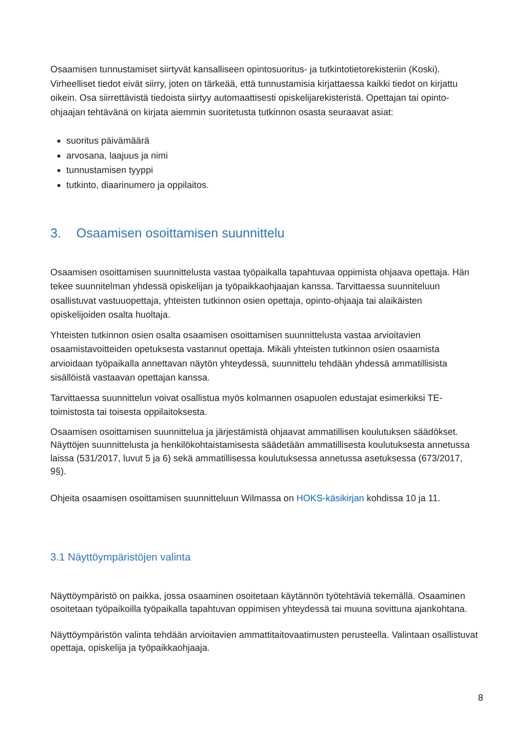Osaamisen tunnustamiset siirtyvät kansalliseen opintosuoritus- ja tutkintotietorekisteriin (Koski). Virheelliset tiedot eivät siirry, joten on tärkeää, että tunnustamisia kirjattaessa kaikki tiedot on kirjattu oikein. Osa siirrettävistä tiedoista siirtyy automaattisesti opiskelijarekisteristä. Opettajan tai opinto-ohjaajan tehtävänä on kirjata aiemmin suoritetusta tutkinnon osasta seuraavat asiat:
suoritus päivämäärä
arvosana, laajuus ja nimi
tunnustamisen tyyppi
tutkinto, diaarinumero ja oppilaitos.
3. Osaamisen osoittamisen suunnittelu
Osaamisen osoittamisen suunnittelusta vastaa työpaikalla tapahtuvaa oppimista ohjaava opettaja. Hän tekee suunnitelman yhdessä opiskelijan ja työpaikkaohjaajan kanssa. Tarvittaessa suunniteluun osallistuvat vastuuopettaja, yhteisten tutkinnon osien opettaja, opinto-ohjaaja tai alaikäisten opiskelijoiden osalta huoltaja.
Yhteisten tutkinnon osien osalta osaamisen osoittamisen suunnittelusta vastaa arvioitavien osaamistavoitteiden opetuksesta vastannut opettaja. Mikäli yhteisten tutkinnon osien osaamista arvioidaan työpaikalla annettavan näytön yhteydessä, suunnittelu tehdään yhdessä ammatillisista sisällöistä vastaavan opettajan kanssa.
Tarvittaessa suunnittelun voivat osallistua myös kolmannen osapuolen edustajat esimerkiksi TE-toimistosta tai toisesta oppilaitoksesta.
Osaamisen osoittamisen suunnittelua ja järjestämistä ohjaavat ammatillisen koulutuksen säädökset. Näyttöjen suunnittelusta ja henkilökohtaistamisesta säädetään ammatillisesta koulutuksesta annetussa laissa (531/2017, luvut 5 ja 6) sekä ammatillisessa koulutuksessa annetussa asetuksessa (673/2017, 9§).
Ohjeita osaamisen osoittamisen suunnitteluun Wilmassa on HOKS-käsikirjan kohdissa 10 ja 11.
3.1 Näyttöympäristöjen valinta
Näyttöympäristö on paikka, jossa osaaminen osoitetaan käytännön työtehtäviä tekemällä. Osaaminen osoitetaan työpaikoilla työpaikalla tapahtuvan oppimisen yhteydessä tai muuna sovittuna ajankohtana.
Näyttöympäristön valinta tehdään arvioitavien ammattitaitovaatimusten perusteella. Valintaan osallistuvat opettaja, opiskelija ja työpaikkaohjaaja.
8